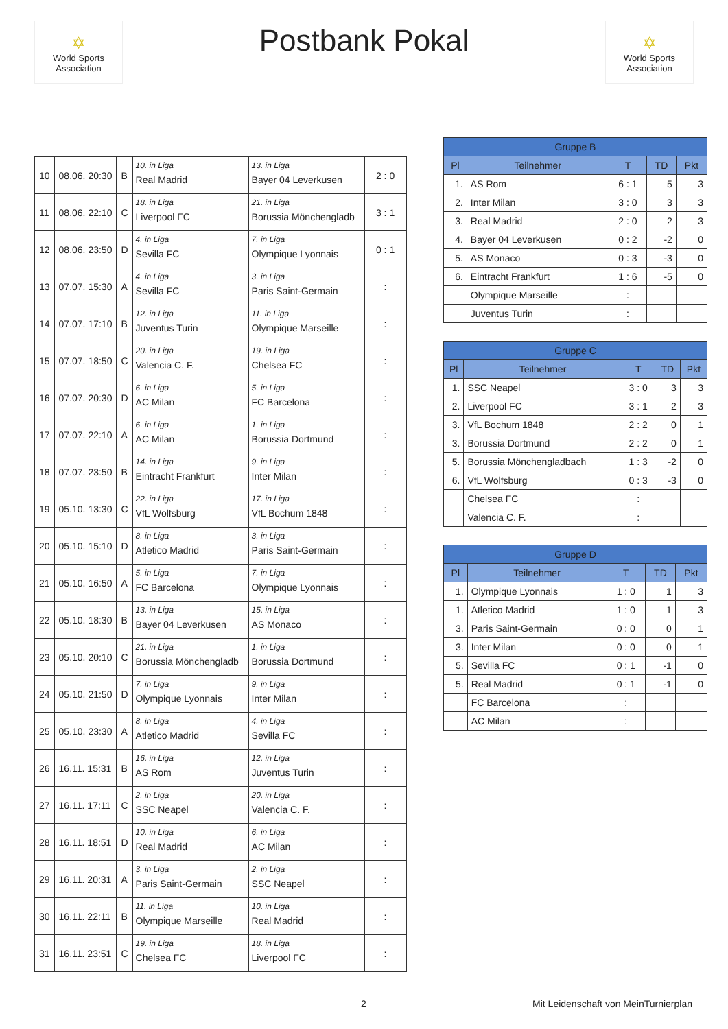✡
World Sports Association
Postbank Pokal
✡
World Sports Association
| 10 | 08.06. 20:30 | B | 10. in Liga Real Madrid | 13. in Liga Bayer 04 Leverkusen | 2 : 0 |
| 11 | 08.06. 22:10 | C | 18. in Liga Liverpool FC | 21. in Liga Borussia Mönchengladb | 3 : 1 |
| 12 | 08.06. 23:50 | D | 4. in Liga Sevilla FC | 7. in Liga Olympique Lyonnais | 0 : 1 |
| 13 | 07.07. 15:30 | A | 4. in Liga Sevilla FC | 3. in Liga Paris Saint-Germain | : |
| 14 | 07.07. 17:10 | B | 12. in Liga Juventus Turin | 11. in Liga Olympique Marseille | : |
| 15 | 07.07. 18:50 | C | 20. in Liga Valencia C. F. | 19. in Liga Chelsea FC | : |
| 16 | 07.07. 20:30 | D | 6. in Liga AC Milan | 5. in Liga FC Barcelona | : |
| 17 | 07.07. 22:10 | A | 6. in Liga AC Milan | 1. in Liga Borussia Dortmund | : |
| 18 | 07.07. 23:50 | B | 14. in Liga Eintracht Frankfurt | 9. in Liga Inter Milan | : |
| 19 | 05.10. 13:30 | C | 22. in Liga VfL Wolfsburg | 17. in Liga VfL Bochum 1848 | : |
| 20 | 05.10. 15:10 | D | 8. in Liga Atletico Madrid | 3. in Liga Paris Saint-Germain | : |
| 21 | 05.10. 16:50 | A | 5. in Liga FC Barcelona | 7. in Liga Olympique Lyonnais | : |
| 22 | 05.10. 18:30 | B | 13. in Liga Bayer 04 Leverkusen | 15. in Liga AS Monaco | : |
| 23 | 05.10. 20:10 | C | 21. in Liga Borussia Mönchengladb | 1. in Liga Borussia Dortmund | : |
| 24 | 05.10. 21:50 | D | 7. in Liga Olympique Lyonnais | 9. in Liga Inter Milan | : |
| 25 | 05.10. 23:30 | A | 8. in Liga Atletico Madrid | 4. in Liga Sevilla FC | : |
| 26 | 16.11. 15:31 | B | 16. in Liga AS Rom | 12. in Liga Juventus Turin | : |
| 27 | 16.11. 17:11 | C | 2. in Liga SSC Neapel | 20. in Liga Valencia C. F. | : |
| 28 | 16.11. 18:51 | D | 10. in Liga Real Madrid | 6. in Liga AC Milan | : |
| 29 | 16.11. 20:31 | A | 3. in Liga Paris Saint-Germain | 2. in Liga SSC Neapel | : |
| 30 | 16.11. 22:11 | B | 11. in Liga Olympique Marseille | 10. in Liga Real Madrid | : |
| 31 | 16.11. 23:51 | C | 19. in Liga Chelsea FC | 18. in Liga Liverpool FC | : |
| Gruppe B | | | | |
| --- | --- | --- | --- | --- |
| Pl | Teilnehmer | T | TD | Pkt |
| 1. | AS Rom | 6 : 1 | 5 | 3 |
| 2. | Inter Milan | 3 : 0 | 3 | 3 |
| 3. | Real Madrid | 2 : 0 | 2 | 3 |
| 4. | Bayer 04 Leverkusen | 0 : 2 | -2 | 0 |
| 5. | AS Monaco | 0 : 3 | -3 | 0 |
| 6. | Eintracht Frankfurt | 1 : 6 | -5 | 0 |
| | Olympique Marseille | : | | |
| | Juventus Turin | : | | |
| Gruppe C | | | | |
| --- | --- | --- | --- | --- |
| Pl | Teilnehmer | T | TD | Pkt |
| 1. | SSC Neapel | 3 : 0 | 3 | 3 |
| 2. | Liverpool FC | 3 : 1 | 2 | 3 |
| 3. | VfL Bochum 1848 | 2 : 2 | 0 | 1 |
| 3. | Borussia Dortmund | 2 : 2 | 0 | 1 |
| 5. | Borussia Mönchengladbach | 1 : 3 | -2 | 0 |
| 6. | VfL Wolfsburg | 0 : 3 | -3 | 0 |
| | Chelsea FC | : | | |
| | Valencia C. F. | : | | |
| Gruppe D | | | | |
| --- | --- | --- | --- | --- |
| Pl | Teilnehmer | T | TD | Pkt |
| 1. | Olympique Lyonnais | 1 : 0 | 1 | 3 |
| 1. | Atletico Madrid | 1 : 0 | 1 | 3 |
| 3. | Paris Saint-Germain | 0 : 0 | 0 | 1 |
| 3. | Inter Milan | 0 : 0 | 0 | 1 |
| 5. | Sevilla FC | 0 : 1 | -1 | 0 |
| 5. | Real Madrid | 0 : 1 | -1 | 0 |
| | FC Barcelona | : | | |
| | AC Milan | : | | |
2 Mit Leidenschaft von MeinTurnierplan